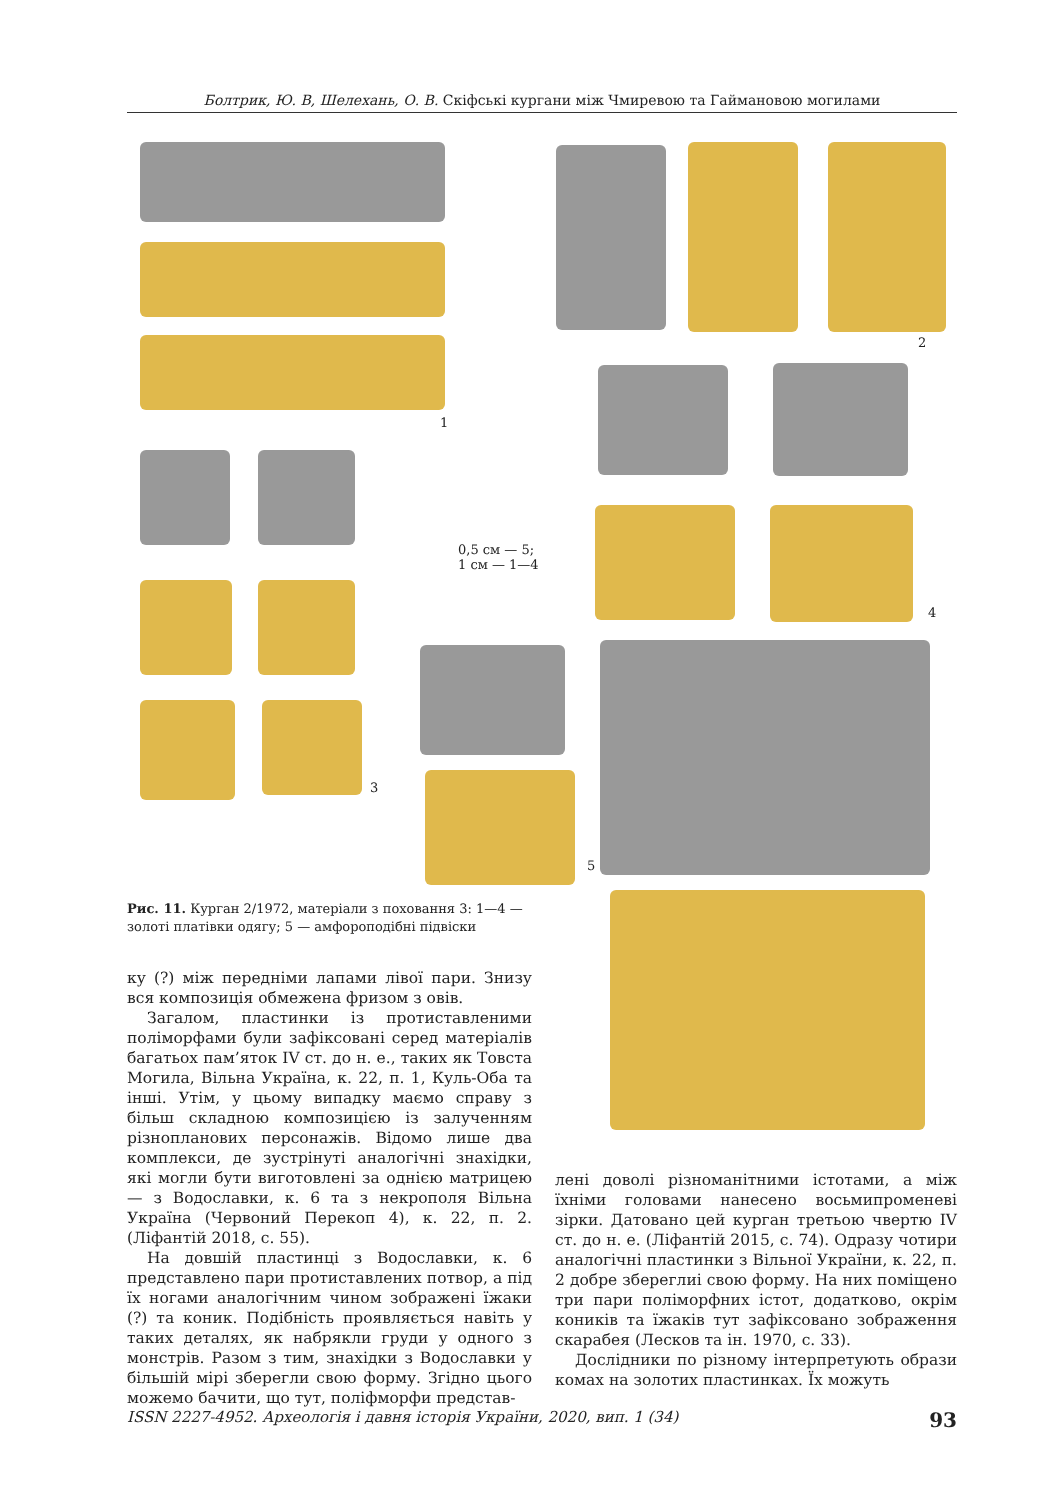Болтрик, Ю. В, Шелехань, О. В. Скіфські кургани між Чмиревою та Гаймановою могилами
1
2
4
3
0,5 см — 5;
1 см — 1—4
5
Рис. 11. Курган 2/1972, матеріали з поховання 3: 1—4 — золоті платівки одягу; 5 — амфороподібні підвіски
ку (?) між передніми лапами лівої пари. Знизу вся композиція обмежена фризом з овів.
Загалом, пластинки із протиставленими поліморфами були зафіксовані серед матеріалів багатьох пам’яток IV ст. до н. е., таких як Товста Могила, Вільна Україна, к. 22, п. 1, Куль-Оба та інші. Утім, у цьому випадку маємо справу з більш складною композицією із залученням різнопланових персонажів. Відомо лише два комплекси, де зустрінуті аналогічні знахідки, які могли бути виготовлені за однією матрицею — з Водославки, к. 6 та з некрополя Вільна Україна (Червоний Перекоп 4), к. 22, п. 2. (Ліфантій 2018, с. 55).
На довшій пластинці з Водославки, к. 6 представлено пари протиставлених потвор, а під їх ногами аналогічним чином зображені їжаки (?) та коник. Подібність проявляється навіть у таких деталях, як набрякли груди у одного з монстрів. Разом з тим, знахідки з Водославки у більшій мірі зберегли свою форму. Згідно цього можемо бачити, що тут, поліфморфи представ-
лені доволі різноманітними істотами, а між їхніми головами нанесено восьмипроменеві зірки. Датовано цей курган третьою чвертю IV ст. до н. е. (Ліфантій 2015, с. 74). Одразу чотири аналогічні пластинки з Вільної України, к. 22, п. 2 добре збереглиі свою форму. На них поміщено три пари поліморфних істот, додатково, окрім коників та їжаків тут зафіксовано зображення скарабея (Лесков та ін. 1970, с. 33).
Дослідники по різному інтерпретують образи комах на золотих пластинках. Їх можуть
ISSN 2227-4952. Археологія і давня історія України, 2020, вип. 1 (34) 93